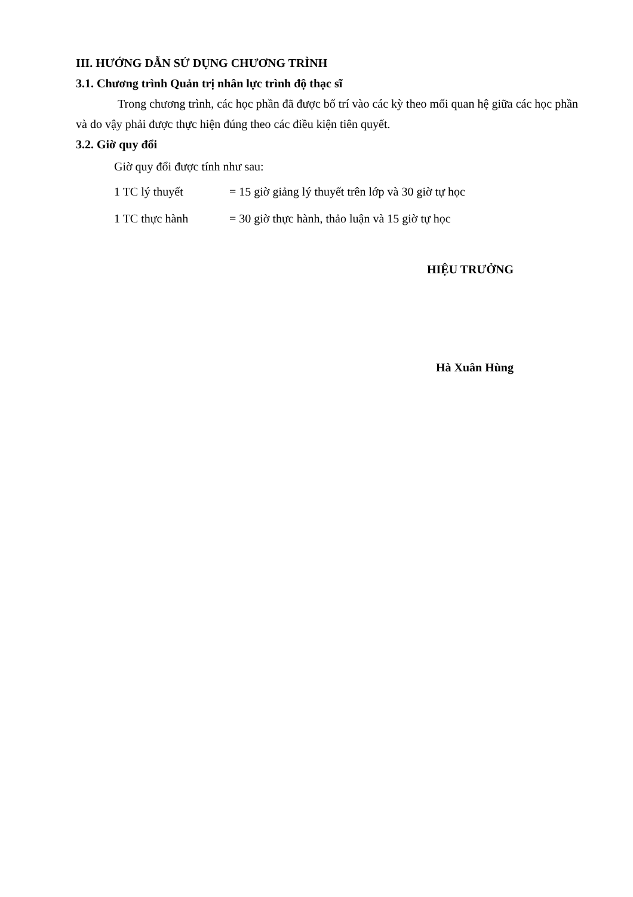III. HƯỚNG DẪN SỬ DỤNG CHƯƠNG TRÌNH
3.1. Chương trình Quản trị nhân lực trình độ thạc sĩ
Trong chương trình, các học phần đã được bố trí vào các kỳ theo mối quan hệ giữa các học phần và do vậy phải được thực hiện đúng theo các điều kiện tiên quyết.
3.2. Giờ quy đổi
Giờ quy đổi được tính như sau:
1 TC lý thuyết = 15 giờ giảng lý thuyết trên lớp và 30 giờ tự học
1 TC thực hành = 30 giờ thực hành, thảo luận và 15 giờ tự học
HIỆU TRƯỞNG
Hà Xuân Hùng